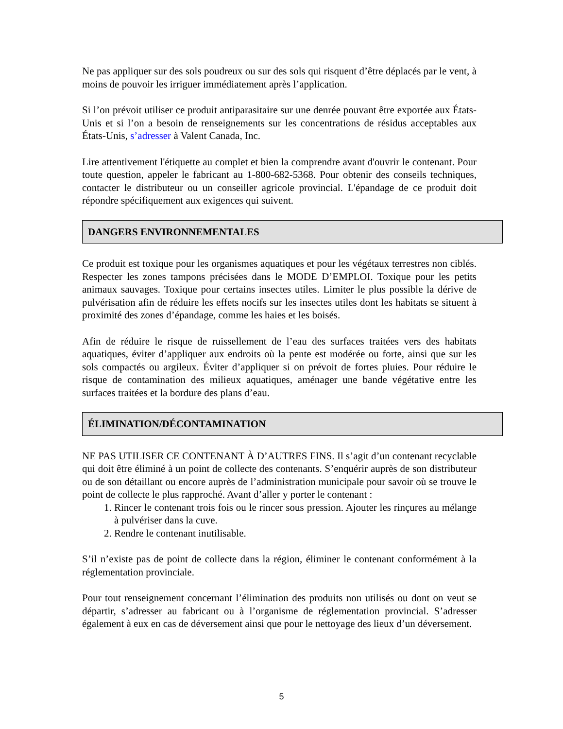Ne pas appliquer sur des sols poudreux ou sur des sols qui risquent d’être déplacés par le vent, à moins de pouvoir les irriguer immédiatement après l’application.
Si l’on prévoit utiliser ce produit antiparasitaire sur une denrée pouvant être exportée aux États-Unis et si l’on a besoin de renseignements sur les concentrations de résidus acceptables aux États-Unis, s’adresser à Valent Canada, Inc.
Lire attentivement l'étiquette au complet et bien la comprendre avant d'ouvrir le contenant. Pour toute question, appeler le fabricant au 1-800-682-5368. Pour obtenir des conseils techniques, contacter le distributeur ou un conseiller agricole provincial. L'épandage de ce produit doit répondre spécifiquement aux exigences qui suivent.
DANGERS ENVIRONNEMENTALES
Ce produit est toxique pour les organismes aquatiques et pour les végétaux terrestres non ciblés. Respecter les zones tampons précisées dans le MODE D’EMPLOI. Toxique pour les petits animaux sauvages. Toxique pour certains insectes utiles. Limiter le plus possible la dérive de pulvérisation afin de réduire les effets nocifs sur les insectes utiles dont les habitats se situent à proximité des zones d’épandage, comme les haies et les boisés.
Afin de réduire le risque de ruissellement de l’eau des surfaces traitées vers des habitats aquatiques, éviter d’appliquer aux endroits où la pente est modérée ou forte, ainsi que sur les sols compactés ou argileux. Éviter d’appliquer si on prévoit de fortes pluies. Pour réduire le risque de contamination des milieux aquatiques, aménager une bande végétative entre les surfaces traitées et la bordure des plans d’eau.
ÉLIMINATION/DÉCONTAMINATION
NE PAS UTILISER CE CONTENANT À D’AUTRES FINS. Il s’agit d’un contenant recyclable qui doit être éliminé à un point de collecte des contenants. S’enquérir auprès de son distributeur ou de son détaillant ou encore auprès de l’administration municipale pour savoir où se trouve le point de collecte le plus rapproché. Avant d’aller y porter le contenant :
1. Rincer le contenant trois fois ou le rincer sous pression. Ajouter les rinçures au mélange à pulvériser dans la cuve.
2. Rendre le contenant inutilisable.
S’il n’existe pas de point de collecte dans la région, éliminer le contenant conformément à la réglementation provinciale.
Pour tout renseignement concernant l’élimination des produits non utilisés ou dont on veut se départir, s’adresser au fabricant ou à l’organisme de réglementation provincial. S’adresser également à eux en cas de déversement ainsi que pour le nettoyage des lieux d’un déversement.
5